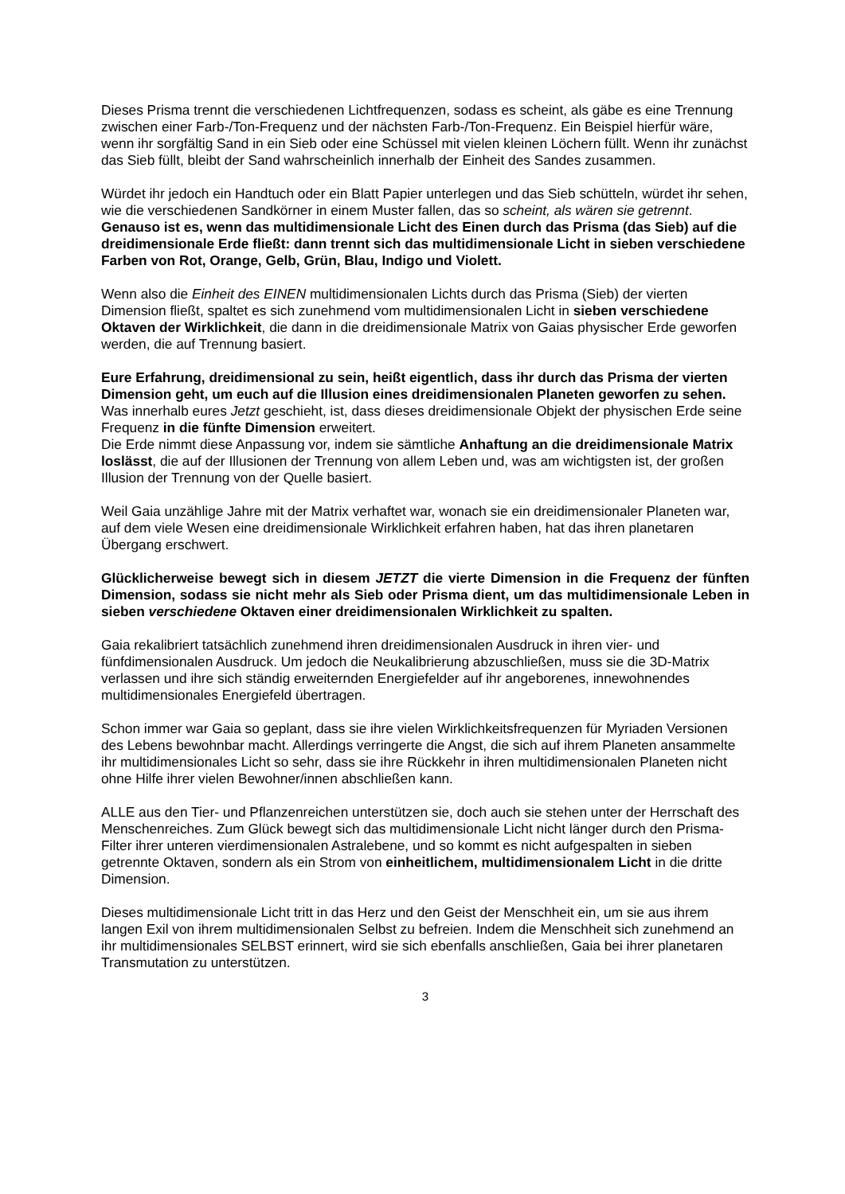Dieses Prisma trennt die verschiedenen Lichtfrequenzen, sodass es scheint, als gäbe es eine Trennung zwischen einer Farb-/Ton-Frequenz und der nächsten Farb-/Ton-Frequenz. Ein Beispiel hierfür wäre, wenn ihr sorgfältig Sand in ein Sieb oder eine Schüssel mit vielen kleinen Löchern füllt. Wenn ihr zunächst das Sieb füllt, bleibt der Sand wahrscheinlich innerhalb der Einheit des Sandes zusammen.
Würdet ihr jedoch ein Handtuch oder ein Blatt Papier unterlegen und das Sieb schütteln, würdet ihr sehen, wie die verschiedenen Sandkörner in einem Muster fallen, das so scheint, als wären sie getrennt. Genauso ist es, wenn das multidimensionale Licht des Einen durch das Prisma (das Sieb) auf die dreidimensionale Erde fließt: dann trennt sich das multidimensionale Licht in sieben verschiedene Farben von Rot, Orange, Gelb, Grün, Blau, Indigo und Violett.
Wenn also die Einheit des EINEN multidimensionalen Lichts durch das Prisma (Sieb) der vierten Dimension fließt, spaltet es sich zunehmend vom multidimensionalen Licht in sieben verschiedene Oktaven der Wirklichkeit, die dann in die dreidimensionale Matrix von Gaias physischer Erde geworfen werden, die auf Trennung basiert.
Eure Erfahrung, dreidimensional zu sein, heißt eigentlich, dass ihr durch das Prisma der vierten Dimension geht, um euch auf die Illusion eines dreidimensionalen Planeten geworfen zu sehen. Was innerhalb eures Jetzt geschieht, ist, dass dieses dreidimensionale Objekt der physischen Erde seine Frequenz in die fünfte Dimension erweitert.
Die Erde nimmt diese Anpassung vor, indem sie sämtliche Anhaftung an die dreidimensionale Matrix loslässt, die auf der Illusionen der Trennung von allem Leben und, was am wichtigsten ist, der großen Illusion der Trennung von der Quelle basiert.
Weil Gaia unzählige Jahre mit der Matrix verhaftet war, wonach sie ein dreidimensionaler Planeten war, auf dem viele Wesen eine dreidimensionale Wirklichkeit erfahren haben, hat das ihren planetaren Übergang erschwert.
Glücklicherweise bewegt sich in diesem JETZT die vierte Dimension in die Frequenz der fünften Dimension, sodass sie nicht mehr als Sieb oder Prisma dient, um das multidimensionale Leben in sieben verschiedene Oktaven einer dreidimensionalen Wirklichkeit zu spalten.
Gaia rekalibriert tatsächlich zunehmend ihren dreidimensionalen Ausdruck in ihren vier- und fünfdimensionalen Ausdruck. Um jedoch die Neukalibrierung abzuschließen, muss sie die 3D-Matrix verlassen und ihre sich ständig erweiternden Energiefelder auf ihr angeborenes, innewohnendes multidimensionales Energiefeld übertragen.
Schon immer war Gaia so geplant, dass sie ihre vielen Wirklichkeitsfrequenzen für Myriaden Versionen des Lebens bewohnbar macht. Allerdings verringerte die Angst, die sich auf ihrem Planeten ansammelte ihr multidimensionales Licht so sehr, dass sie ihre Rückkehr in ihren multidimensionalen Planeten nicht ohne Hilfe ihrer vielen Bewohner/innen abschließen kann.
ALLE aus den Tier- und Pflanzenreichen unterstützen sie, doch auch sie stehen unter der Herrschaft des Menschenreiches. Zum Glück bewegt sich das multidimensionale Licht nicht länger durch den Prisma-Filter ihrer unteren vierdimensionalen Astralebene, und so kommt es nicht aufgespalten in sieben getrennte Oktaven, sondern als ein Strom von einheitlichem, multidimensionalem Licht in die dritte Dimension.
Dieses multidimensionale Licht tritt in das Herz und den Geist der Menschheit ein, um sie aus ihrem langen Exil von ihrem multidimensionalen Selbst zu befreien. Indem die Menschheit sich zunehmend an ihr multidimensionales SELBST erinnert, wird sie sich ebenfalls anschließen, Gaia bei ihrer planetaren Transmutation zu unterstützen.
3